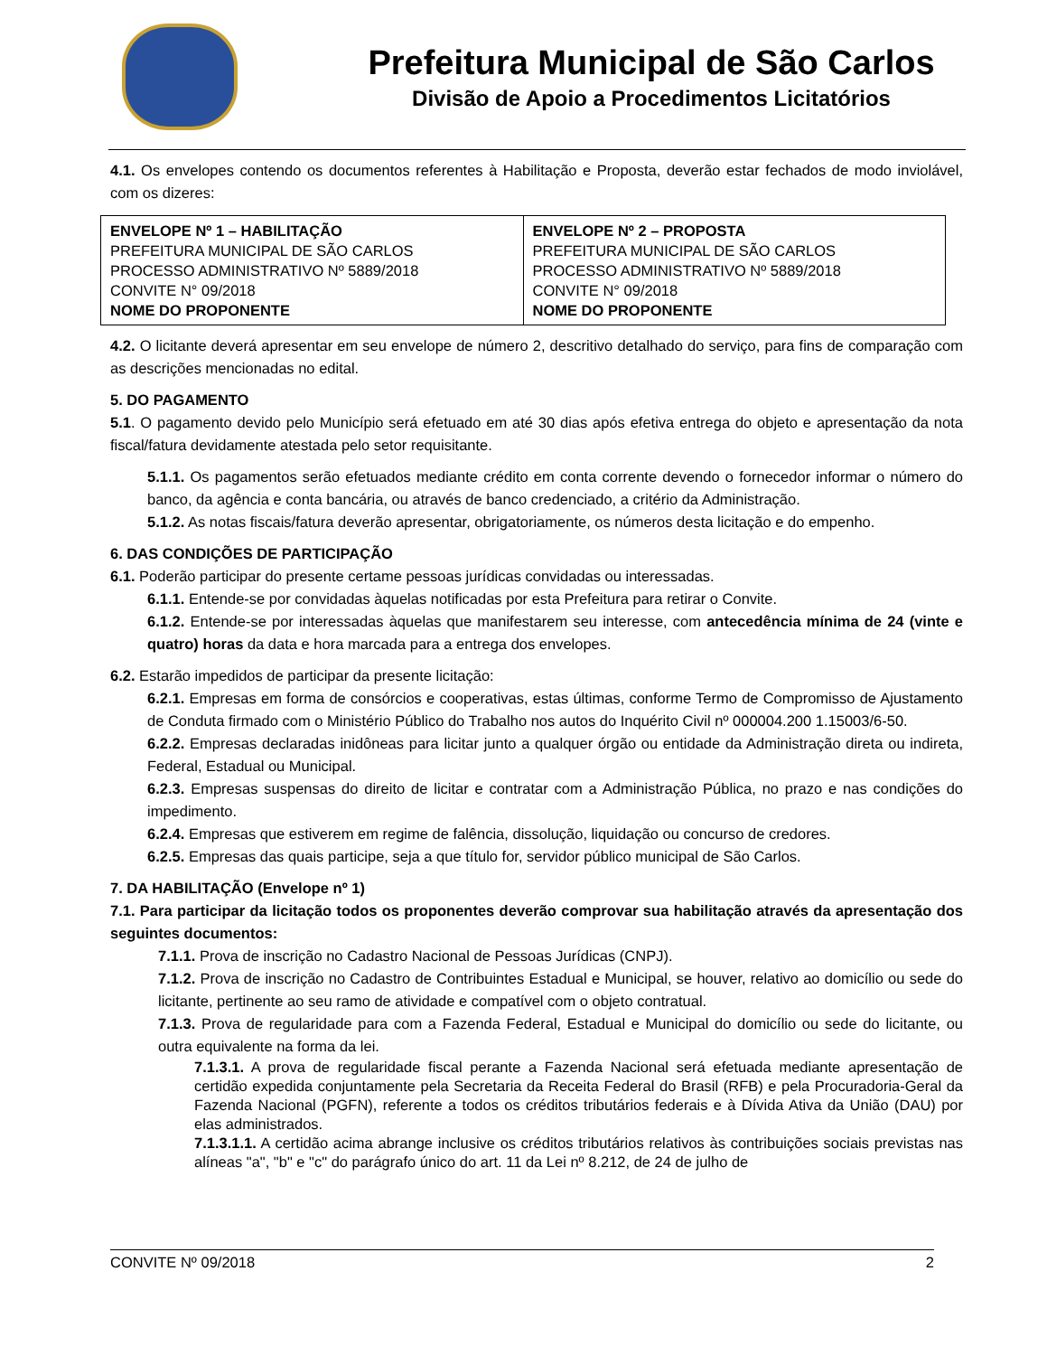Prefeitura Municipal de São Carlos
Divisão de Apoio a Procedimentos Licitatórios
4.1. Os envelopes contendo os documentos referentes à Habilitação e Proposta, deverão estar fechados de modo inviolável, com os dizeres:
| ENVELOPE Nº 1 – HABILITAÇÃO PREFEITURA MUNICIPAL DE SÃO CARLOS PROCESSO ADMINISTRATIVO Nº 5889/2018 CONVITE N° 09/2018 NOME DO PROPONENTE | ENVELOPE Nº 2 – PROPOSTA PREFEITURA MUNICIPAL DE SÃO CARLOS PROCESSO ADMINISTRATIVO Nº 5889/2018 CONVITE N° 09/2018 NOME DO PROPONENTE |
4.2. O licitante deverá apresentar em seu envelope de número 2, descritivo detalhado do serviço, para fins de comparação com as descrições mencionadas no edital.
5. DO PAGAMENTO
5.1. O pagamento devido pelo Município será efetuado em até 30 dias após efetiva entrega do objeto e apresentação da nota fiscal/fatura devidamente atestada pelo setor requisitante.
5.1.1. Os pagamentos serão efetuados mediante crédito em conta corrente devendo o fornecedor informar o número do banco, da agência e conta bancária, ou através de banco credenciado, a critério da Administração.
5.1.2. As notas fiscais/fatura deverão apresentar, obrigatoriamente, os números desta licitação e do empenho.
6. DAS CONDIÇÕES DE PARTICIPAÇÃO
6.1. Poderão participar do presente certame pessoas jurídicas convidadas ou interessadas.
6.1.1. Entende-se por convidadas àquelas notificadas por esta Prefeitura para retirar o Convite.
6.1.2. Entende-se por interessadas àquelas que manifestarem seu interesse, com antecedência mínima de 24 (vinte e quatro) horas da data e hora marcada para a entrega dos envelopes.
6.2. Estarão impedidos de participar da presente licitação:
6.2.1. Empresas em forma de consórcios e cooperativas, estas últimas, conforme Termo de Compromisso de Ajustamento de Conduta firmado com o Ministério Público do Trabalho nos autos do Inquérito Civil nº 000004.200 1.15003/6-50.
6.2.2. Empresas declaradas inidôneas para licitar junto a qualquer órgão ou entidade da Administração direta ou indireta, Federal, Estadual ou Municipal.
6.2.3. Empresas suspensas do direito de licitar e contratar com a Administração Pública, no prazo e nas condições do impedimento.
6.2.4. Empresas que estiverem em regime de falência, dissolução, liquidação ou concurso de credores.
6.2.5. Empresas das quais participe, seja a que título for, servidor público municipal de São Carlos.
7. DA HABILITAÇÃO (Envelope nº 1)
7.1. Para participar da licitação todos os proponentes deverão comprovar sua habilitação através da apresentação dos seguintes documentos:
7.1.1. Prova de inscrição no Cadastro Nacional de Pessoas Jurídicas (CNPJ).
7.1.2. Prova de inscrição no Cadastro de Contribuintes Estadual e Municipal, se houver, relativo ao domicílio ou sede do licitante, pertinente ao seu ramo de atividade e compatível com o objeto contratual.
7.1.3. Prova de regularidade para com a Fazenda Federal, Estadual e Municipal do domicílio ou sede do licitante, ou outra equivalente na forma da lei.
7.1.3.1. A prova de regularidade fiscal perante a Fazenda Nacional será efetuada mediante apresentação de certidão expedida conjuntamente pela Secretaria da Receita Federal do Brasil (RFB) e pela Procuradoria-Geral da Fazenda Nacional (PGFN), referente a todos os créditos tributários federais e à Dívida Ativa da União (DAU) por elas administrados.
7.1.3.1.1. A certidão acima abrange inclusive os créditos tributários relativos às contribuições sociais previstas nas alíneas "a", "b" e "c" do parágrafo único do art. 11 da Lei nº 8.212, de 24 de julho de
CONVITE Nº 09/2018 2